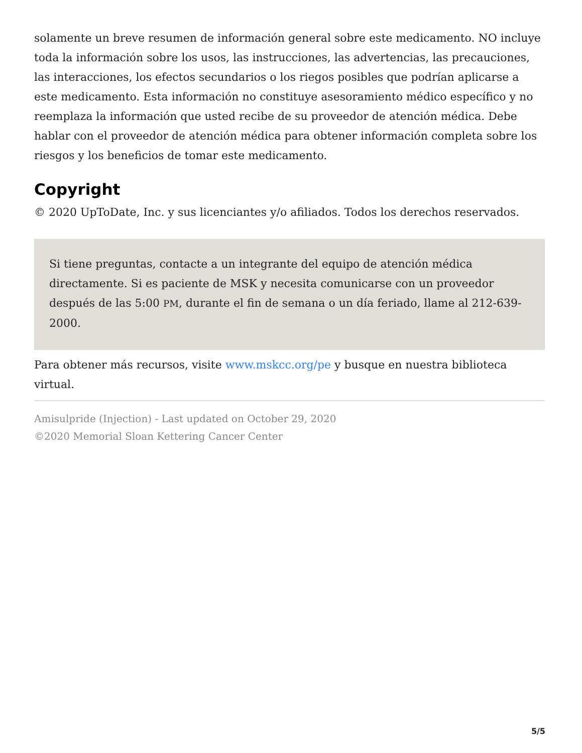solamente un breve resumen de información general sobre este medicamento. NO incluye toda la información sobre los usos, las instrucciones, las advertencias, las precauciones, las interacciones, los efectos secundarios o los riegos posibles que podrían aplicarse a este medicamento. Esta información no constituye asesoramiento médico específico y no reemplaza la información que usted recibe de su proveedor de atención médica. Debe hablar con el proveedor de atención médica para obtener información completa sobre los riesgos y los beneficios de tomar este medicamento.
Copyright
© 2020 UpToDate, Inc. y sus licenciantes y/o afiliados. Todos los derechos reservados.
Si tiene preguntas, contacte a un integrante del equipo de atención médica directamente. Si es paciente de MSK y necesita comunicarse con un proveedor después de las 5:00 PM, durante el fin de semana o un día feriado, llame al 212-639-2000.
Para obtener más recursos, visite www.mskcc.org/pe y busque en nuestra biblioteca virtual.
Amisulpride (Injection) - Last updated on October 29, 2020
©2020 Memorial Sloan Kettering Cancer Center
5/5